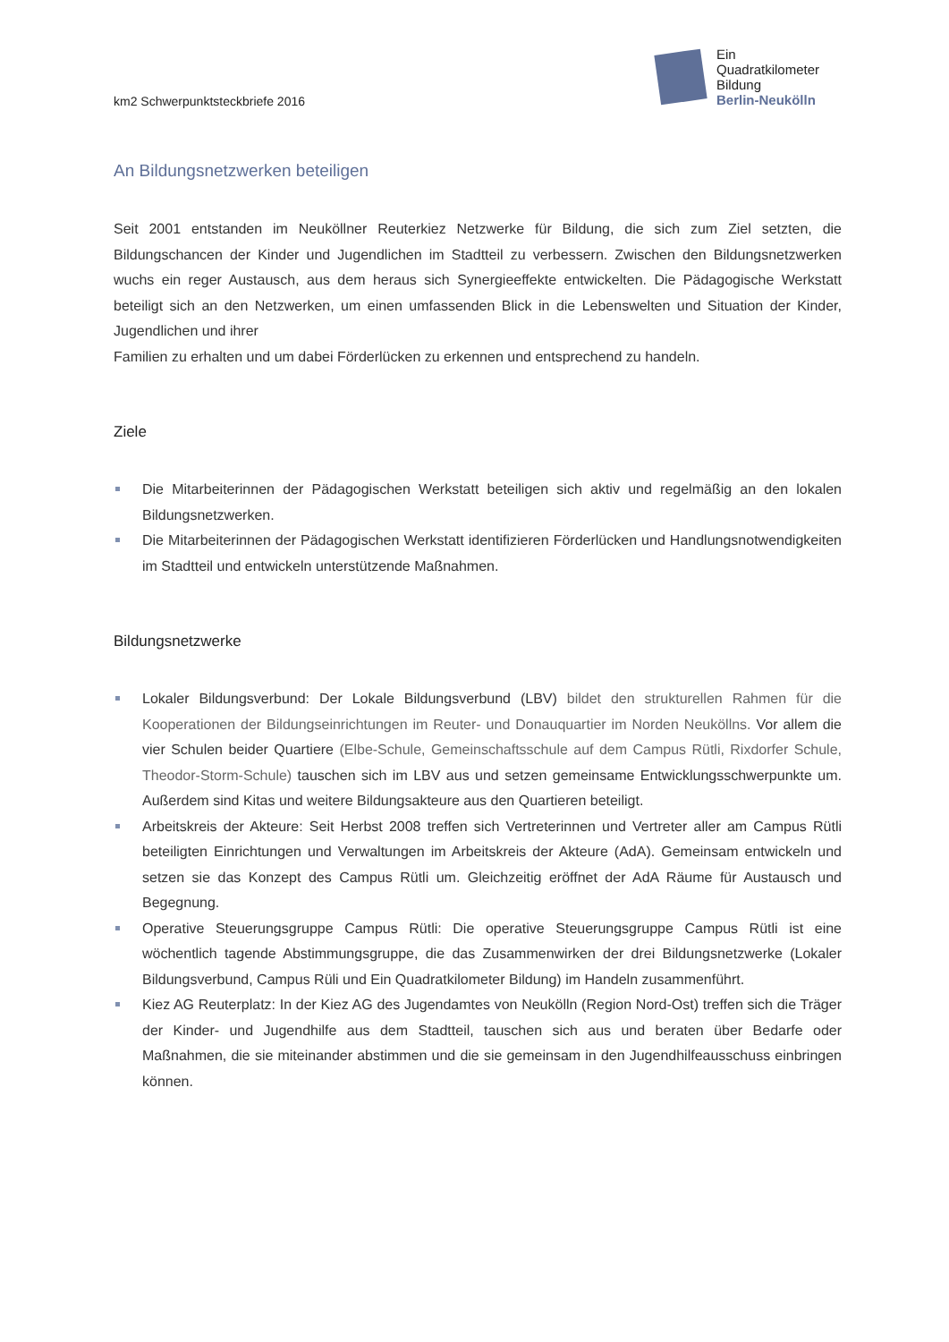km2 Schwerpunktsteckbriefe 2016
Ein
Quadratkilometer
Bildung
Berlin-Neukölln
An Bildungsnetzwerken beteiligen
Seit 2001 entstanden im Neuköllner Reuterkiez Netzwerke für Bildung, die sich zum Ziel setzten, die Bildungschancen der Kinder und Jugendlichen im Stadtteil zu verbessern. Zwischen den Bildungsnetzwerken wuchs ein reger Austausch, aus dem heraus sich Synergieeffekte entwickelten. Die Pädagogische Werkstatt beteiligt sich an den Netzwerken, um einen umfassenden Blick in die Lebenswelten und Situation der Kinder, Jugendlichen und ihrer
Familien zu erhalten und um dabei Förderlücken zu erkennen und entsprechend zu handeln.
Ziele
Die Mitarbeiterinnen der Pädagogischen Werkstatt beteiligen sich aktiv und regelmäßig an den lokalen Bildungsnetzwerken.
Die Mitarbeiterinnen der Pädagogischen Werkstatt identifizieren Förderlücken und Handlungsnotwendigkeiten im Stadtteil und entwickeln unterstützende Maßnahmen.
Bildungsnetzwerke
Lokaler Bildungsverbund: Der Lokale Bildungsverbund (LBV) bildet den strukturellen Rahmen für die Kooperationen der Bildungseinrichtungen im Reuter- und Donauquartier im Norden Neuköllns. Vor allem die vier Schulen beider Quartiere (Elbe-Schule, Gemeinschaftsschule auf dem Campus Rütli, Rixdorfer Schule, Theodor-Storm-Schule) tauschen sich im LBV aus und setzen gemeinsame Entwicklungsschwerpunkte um. Außerdem sind Kitas und weitere Bildungsakteure aus den Quartieren beteiligt.
Arbeitskreis der Akteure: Seit Herbst 2008 treffen sich Vertreterinnen und Vertreter aller am Campus Rütli beteiligten Einrichtungen und Verwaltungen im Arbeitskreis der Akteure (AdA). Gemeinsam entwickeln und setzen sie das Konzept des Campus Rütli um. Gleichzeitig eröffnet der AdA Räume für Austausch und Begegnung.
Operative Steuerungsgruppe Campus Rütli: Die operative Steuerungsgruppe Campus Rütli ist eine wöchentlich tagende Abstimmungsgruppe, die das Zusammenwirken der drei Bildungsnetzwerke (Lokaler Bildungsverbund, Campus Rüli und Ein Quadratkilometer Bildung) im Handeln zusammenführt.
Kiez AG Reuterplatz: In der Kiez AG des Jugendamtes von Neukölln (Region Nord-Ost) treffen sich die Träger der Kinder- und Jugendhilfe aus dem Stadtteil, tauschen sich aus und beraten über Bedarfe oder Maßnahmen, die sie miteinander abstimmen und die sie gemeinsam in den Jugendhilfeausschuss einbringen können.